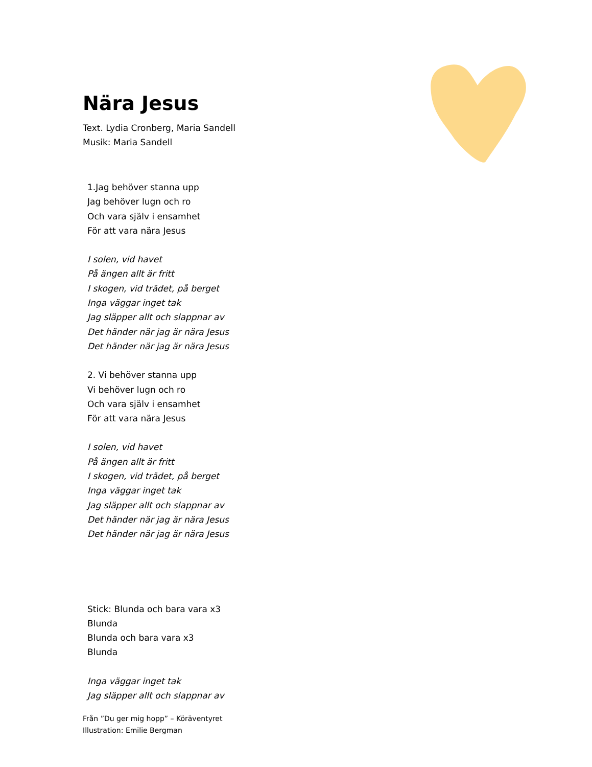Nära Jesus
Text. Lydia Cronberg, Maria Sandell
Musik: Maria Sandell
1.Jag behöver stanna upp
Jag behöver lugn och ro
Och vara själv i ensamhet
För att vara nära Jesus
I solen, vid havet
På ängen allt är fritt
I skogen, vid trädet, på berget
Inga väggar inget tak
Jag släpper allt och slappnar av
Det händer när jag är nära Jesus
Det händer när jag är nära Jesus
2. Vi behöver stanna upp
Vi behöver lugn och ro
Och vara själv i ensamhet
För att vara nära Jesus
I solen, vid havet
På ängen allt är fritt
I skogen, vid trädet, på berget
Inga väggar inget tak
Jag släpper allt och slappnar av
Det händer när jag är nära Jesus
Det händer när jag är nära Jesus
Stick: Blunda och bara vara x3
Blunda
Blunda och bara vara x3
Blunda
Inga väggar inget tak
Jag släpper allt och slappnar av
Från ”Du ger mig hopp” – Köräventyret
Illustration: Emilie Bergman